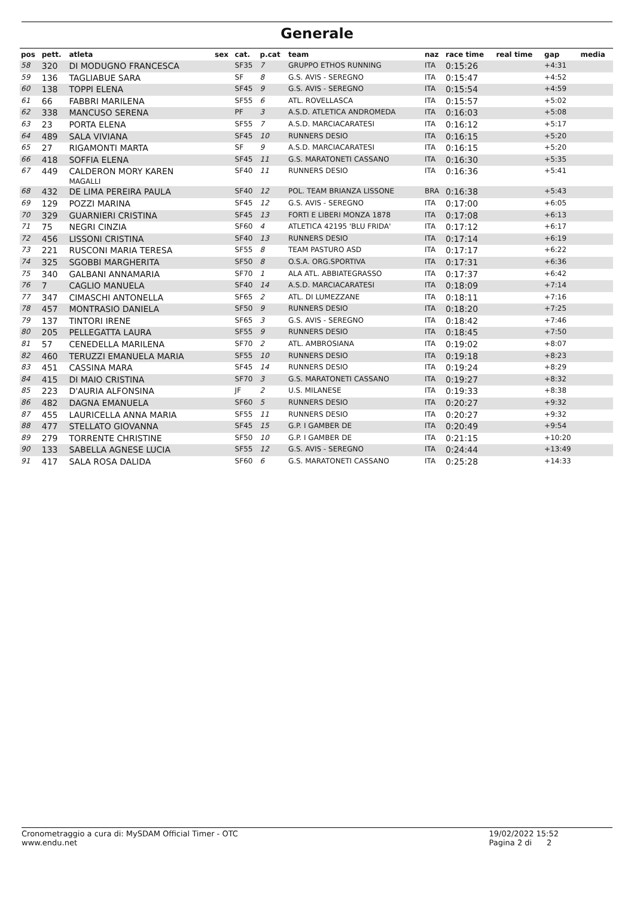Generale
| pos | pett. | atleta | sex | cat. | p.cat | team | naz | race time | real time | gap | media |
| --- | --- | --- | --- | --- | --- | --- | --- | --- | --- | --- | --- |
| 58 | 320 | DI MODUGNO FRANCESCA | | SF35 | 7 | GRUPPO ETHOS RUNNING | ITA | 0:15:26 | | +4:31 | |
| 59 | 136 | TAGLIABUE SARA | | SF | 8 | G.S. AVIS - SEREGNO | ITA | 0:15:47 | | +4:52 | |
| 60 | 138 | TOPPI ELENA | | SF45 | 9 | G.S. AVIS - SEREGNO | ITA | 0:15:54 | | +4:59 | |
| 61 | 66 | FABBRI MARILENA | | SF55 | 6 | ATL. ROVELLASCA | ITA | 0:15:57 | | +5:02 | |
| 62 | 338 | MANCUSO SERENA | | PF | 3 | A.S.D. ATLETICA ANDROMEDA | ITA | 0:16:03 | | +5:08 | |
| 63 | 23 | PORTA ELENA | | SF55 | 7 | A.S.D. MARCIACARATESI | ITA | 0:16:12 | | +5:17 | |
| 64 | 489 | SALA VIVIANA | | SF45 | 10 | RUNNERS DESIO | ITA | 0:16:15 | | +5:20 | |
| 65 | 27 | RIGAMONTI MARTA | | SF | 9 | A.S.D. MARCIACARATESI | ITA | 0:16:15 | | +5:20 | |
| 66 | 418 | SOFFIA ELENA | | SF45 | 11 | G.S. MARATONETI CASSANO | ITA | 0:16:30 | | +5:35 | |
| 67 | 449 | CALDERON MORY KAREN MAGALLI | | SF40 | 11 | RUNNERS DESIO | ITA | 0:16:36 | | +5:41 | |
| 68 | 432 | DE LIMA PEREIRA PAULA | | SF40 | 12 | POL. TEAM BRIANZA LISSONE | BRA | 0:16:38 | | +5:43 | |
| 69 | 129 | POZZI MARINA | | SF45 | 12 | G.S. AVIS - SEREGNO | ITA | 0:17:00 | | +6:05 | |
| 70 | 329 | GUARNIERI CRISTINA | | SF45 | 13 | FORTI E LIBERI MONZA 1878 | ITA | 0:17:08 | | +6:13 | |
| 71 | 75 | NEGRI CINZIA | | SF60 | 4 | ATLETICA 42195 'BLU FRIDA' | ITA | 0:17:12 | | +6:17 | |
| 72 | 456 | LISSONI CRISTINA | | SF40 | 13 | RUNNERS DESIO | ITA | 0:17:14 | | +6:19 | |
| 73 | 221 | RUSCONI MARIA TERESA | | SF55 | 8 | TEAM PASTURO ASD | ITA | 0:17:17 | | +6:22 | |
| 74 | 325 | SGOBBI MARGHERITA | | SF50 | 8 | O.S.A. ORG.SPORTIVA | ITA | 0:17:31 | | +6:36 | |
| 75 | 340 | GALBANI ANNAMARIA | | SF70 | 1 | ALA ATL. ABBIATEGRASSO | ITA | 0:17:37 | | +6:42 | |
| 76 | 7 | CAGLIO MANUELA | | SF40 | 14 | A.S.D. MARCIACARATESI | ITA | 0:18:09 | | +7:14 | |
| 77 | 347 | CIMASCHI ANTONELLA | | SF65 | 2 | ATL. DI LUMEZZANE | ITA | 0:18:11 | | +7:16 | |
| 78 | 457 | MONTRASIO DANIELA | | SF50 | 9 | RUNNERS DESIO | ITA | 0:18:20 | | +7:25 | |
| 79 | 137 | TINTORI IRENE | | SF65 | 3 | G.S. AVIS - SEREGNO | ITA | 0:18:42 | | +7:46 | |
| 80 | 205 | PELLEGATTA LAURA | | SF55 | 9 | RUNNERS DESIO | ITA | 0:18:45 | | +7:50 | |
| 81 | 57 | CENEDELLA MARILENA | | SF70 | 2 | ATL. AMBROSIANA | ITA | 0:19:02 | | +8:07 | |
| 82 | 460 | TERUZZI EMANUELA MARIA | | SF55 | 10 | RUNNERS DESIO | ITA | 0:19:18 | | +8:23 | |
| 83 | 451 | CASSINA MARA | | SF45 | 14 | RUNNERS DESIO | ITA | 0:19:24 | | +8:29 | |
| 84 | 415 | DI MAIO CRISTINA | | SF70 | 3 | G.S. MARATONETI CASSANO | ITA | 0:19:27 | | +8:32 | |
| 85 | 223 | D'AURIA ALFONSINA | | JF | 2 | U.S. MILANESE | ITA | 0:19:33 | | +8:38 | |
| 86 | 482 | DAGNA EMANUELA | | SF60 | 5 | RUNNERS DESIO | ITA | 0:20:27 | | +9:32 | |
| 87 | 455 | LAURICELLA ANNA MARIA | | SF55 | 11 | RUNNERS DESIO | ITA | 0:20:27 | | +9:32 | |
| 88 | 477 | STELLATO GIOVANNA | | SF45 | 15 | G.P. I GAMBER DE | ITA | 0:20:49 | | +9:54 | |
| 89 | 279 | TORRENTE CHRISTINE | | SF50 | 10 | G.P. I GAMBER DE | ITA | 0:21:15 | | +10:20 | |
| 90 | 133 | SABELLA AGNESE LUCIA | | SF55 | 12 | G.S. AVIS - SEREGNO | ITA | 0:24:44 | | +13:49 | |
| 91 | 417 | SALA ROSA DALIDA | | SF60 | 6 | G.S. MARATONETI CASSANO | ITA | 0:25:28 | | +14:33 | |
Cronometraggio a cura di: MySDAM Official Timer - OTC
www.endu.net
19/02/2022 15:52
Pagina 2 di 2